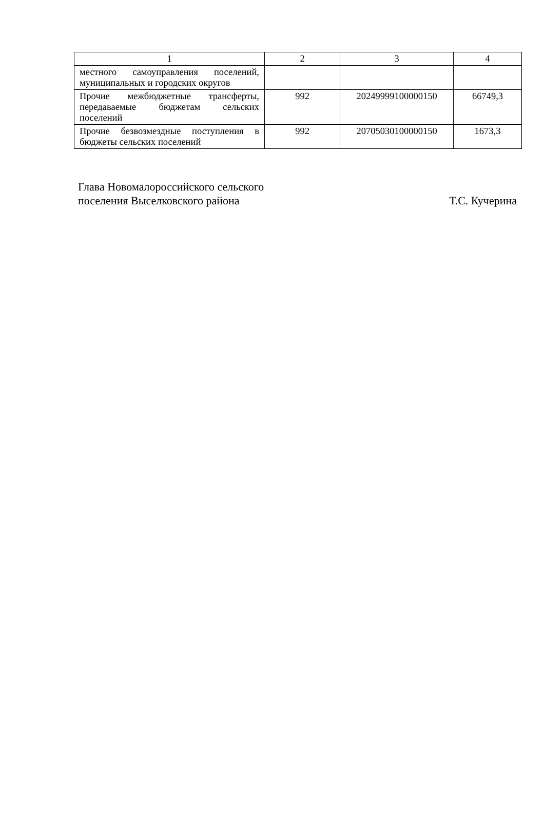| 1 | 2 | 3 | 4 |
| --- | --- | --- | --- |
| местного самоуправления поселений, муниципальных и городских округов | | | |
| Прочие межбюджетные трансферты, передаваемые бюджетам сельских поселений | 992 | 20249999100000150 | 66749,3 |
| Прочие безвозмездные поступления в бюджеты сельских поселений | 992 | 20705030100000150 | 1673,3 |
Глава Новомалороссийского сельского
поселения Выселковского района
Т.С. Кучерина